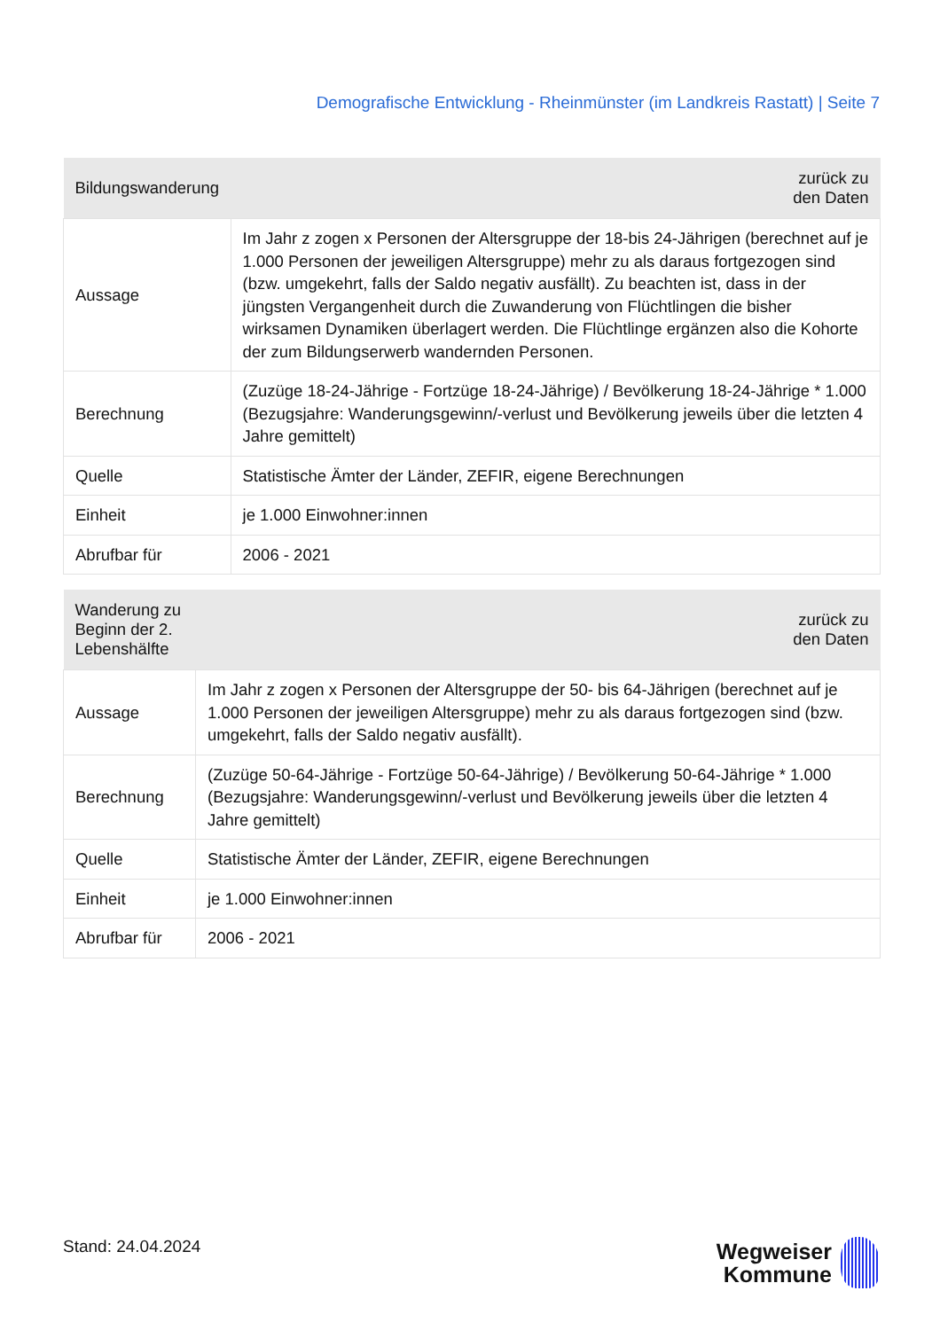Demografische Entwicklung - Rheinmünster (im Landkreis Rastatt) | Seite 7
| Bildungswanderung | zurück zu den Daten |
| --- | --- |
| Aussage | Im Jahr z zogen x Personen der Altersgruppe der 18-bis 24-Jährigen (berechnet auf je 1.000 Personen der jeweiligen Altersgruppe) mehr zu als daraus fortgezogen sind (bzw. umgekehrt, falls der Saldo negativ ausfällt). Zu beachten ist, dass in der jüngsten Vergangenheit durch die Zuwanderung von Flüchtlingen die bisher wirksamen Dynamiken überlagert werden. Die Flüchtlinge ergänzen also die Kohorte der zum Bildungserwerb wandernden Personen. |
| Berechnung | (Zuzüge 18-24-Jährige - Fortzüge 18-24-Jährige) / Bevölkerung 18-24-Jährige * 1.000 (Bezugsjahre: Wanderungsgewinn/-verlust und Bevölkerung jeweils über die letzten 4 Jahre gemittelt) |
| Quelle | Statistische Ämter der Länder, ZEFIR, eigene Berechnungen |
| Einheit | je 1.000 Einwohner:innen |
| Abrufbar für | 2006 - 2021 |
| Wanderung zu Beginn der 2. Lebenshälfte | zurück zu den Daten |
| --- | --- |
| Aussage | Im Jahr z zogen x Personen der Altersgruppe der 50- bis 64-Jährigen (berechnet auf je 1.000 Personen der jeweiligen Altersgruppe) mehr zu als daraus fortgezogen sind (bzw. umgekehrt, falls der Saldo negativ ausfällt). |
| Berechnung | (Zuzüge 50-64-Jährige - Fortzüge 50-64-Jährige) / Bevölkerung 50-64-Jährige * 1.000 (Bezugsjahre: Wanderungsgewinn/-verlust und Bevölkerung jeweils über die letzten 4 Jahre gemittelt) |
| Quelle | Statistische Ämter der Länder, ZEFIR, eigene Berechnungen |
| Einheit | je 1.000 Einwohner:innen |
| Abrufbar für | 2006 - 2021 |
Stand: 24.04.2024
Wegweiser
Kommune